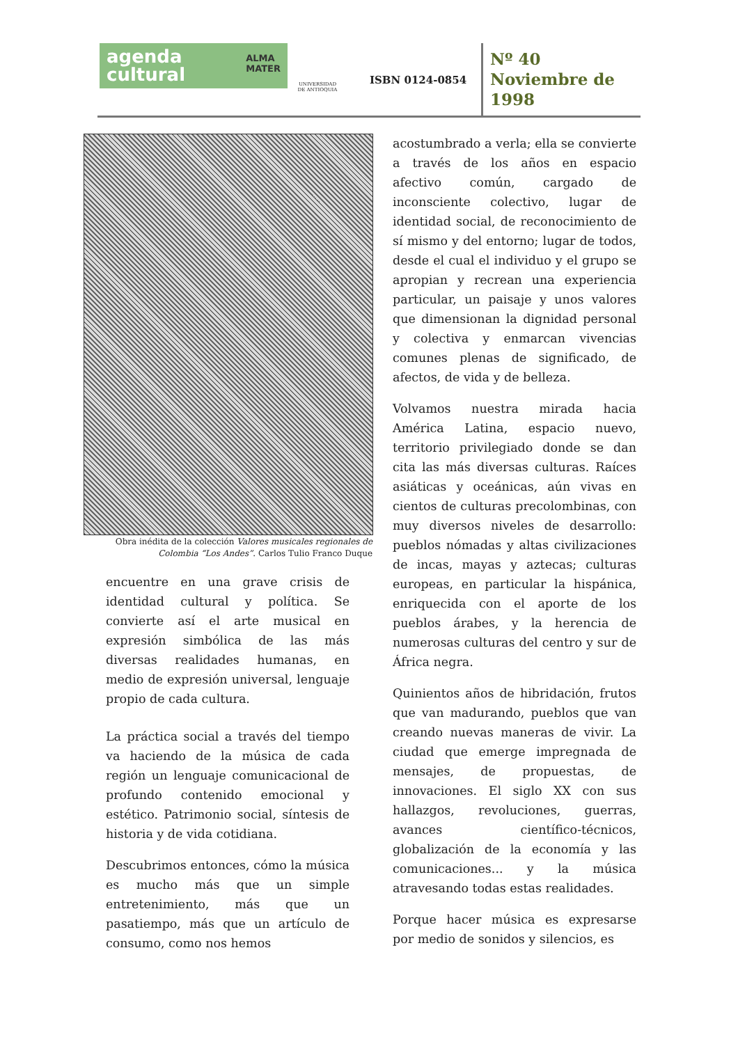agenda
cultural ALMA
MATER
UNIVERSIDAD
DE ANTIOQUIA
ISBN 0124-0854
Nº 40
Noviembre de
1998
Obra inédita de la colección Valores musicales regionales de Colombia “Los Andes”. Carlos Tulio Franco Duque
encuentre en una grave crisis de identidad cultural y política. Se convierte así el arte musical en expresión simbólica de las más diversas realidades humanas, en medio de expresión universal, lenguaje propio de cada cultura.
La práctica social a través del tiempo va haciendo de la música de cada región un lenguaje comunicacional de profundo contenido emocional y estético. Patrimonio social, síntesis de historia y de vida cotidiana.
Descubrimos entonces, cómo la música es mucho más que un simple entretenimiento, más que un pasatiempo, más que un artículo de consumo, como nos hemos
acostumbrado a verla; ella se convierte a través de los años en espacio afectivo común, cargado de inconsciente colectivo, lugar de identidad social, de reconocimiento de sí mismo y del entorno; lugar de todos, desde el cual el individuo y el grupo se apropian y recrean una experiencia particular, un paisaje y unos valores que dimensionan la dignidad personal y colectiva y enmarcan vivencias comunes plenas de significado, de afectos, de vida y de belleza.
Volvamos nuestra mirada hacia América Latina, espacio nuevo, territorio privilegiado donde se dan cita las más diversas culturas. Raíces asiáticas y oceánicas, aún vivas en cientos de culturas precolombinas, con muy diversos niveles de desarrollo: pueblos nómadas y altas civilizaciones de incas, mayas y aztecas; culturas europeas, en particular la hispánica, enriquecida con el aporte de los pueblos árabes, y la herencia de numerosas culturas del centro y sur de África negra.
Quinientos años de hibridación, frutos que van madurando, pueblos que van creando nuevas maneras de vivir. La ciudad que emerge impregnada de mensajes, de propuestas, de innovaciones. El siglo XX con sus hallazgos, revoluciones, guerras, avances científico-técnicos, globalización de la economía y las comunicaciones... y la música atravesando todas estas realidades.
Porque hacer música es expresarse por medio de sonidos y silencios, es